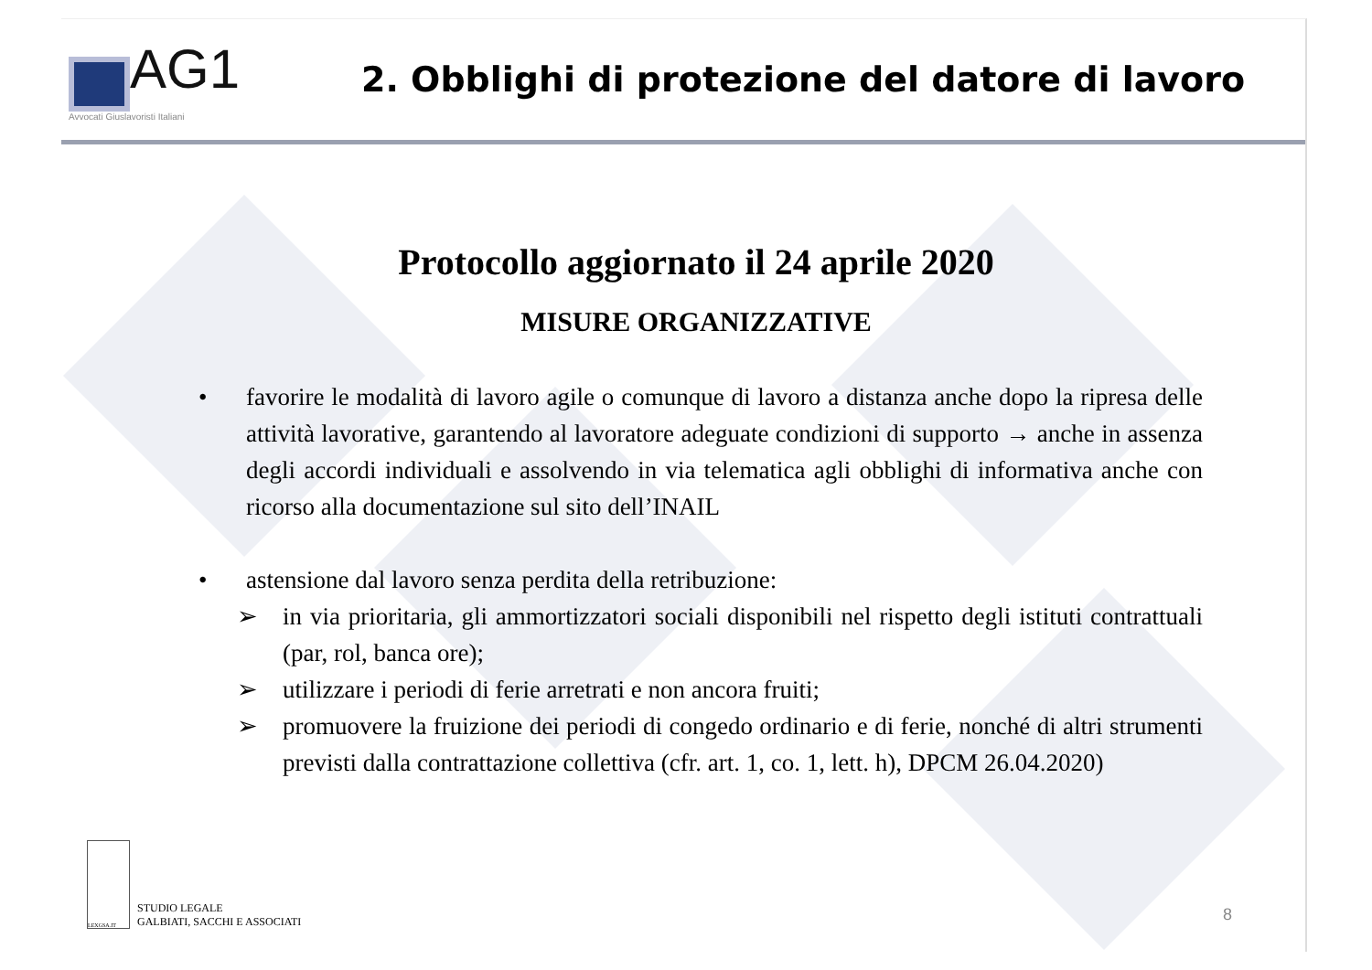AG1
Avvocati Giuslavoristi Italiani
2. Obblighi di protezione del datore di lavoro
Protocollo aggiornato il 24 aprile 2020
MISURE ORGANIZZATIVE
• favorire le modalità di lavoro agile o comunque di lavoro a distanza anche dopo la ripresa delle attività lavorative, garantendo al lavoratore adeguate condizioni di supporto → anche in assenza degli accordi individuali e assolvendo in via telematica agli obblighi di informativa anche con ricorso alla documentazione sul sito dell’INAIL
• astensione dal lavoro senza perdita della retribuzione:
➢ in via prioritaria, gli ammortizzatori sociali disponibili nel rispetto degli istituti contrattuali (par, rol, banca ore);
➢ utilizzare i periodi di ferie arretrati e non ancora fruiti;
➢ promuovere la fruizione dei periodi di congedo ordinario e di ferie, nonché di altri strumenti previsti dalla contrattazione collettiva (cfr. art. 1, co. 1, lett. h), DPCM 26.04.2020)
LEXGSA.IT
STUDIO LEGALE
GALBIATI, SACCHI E ASSOCIATI
8